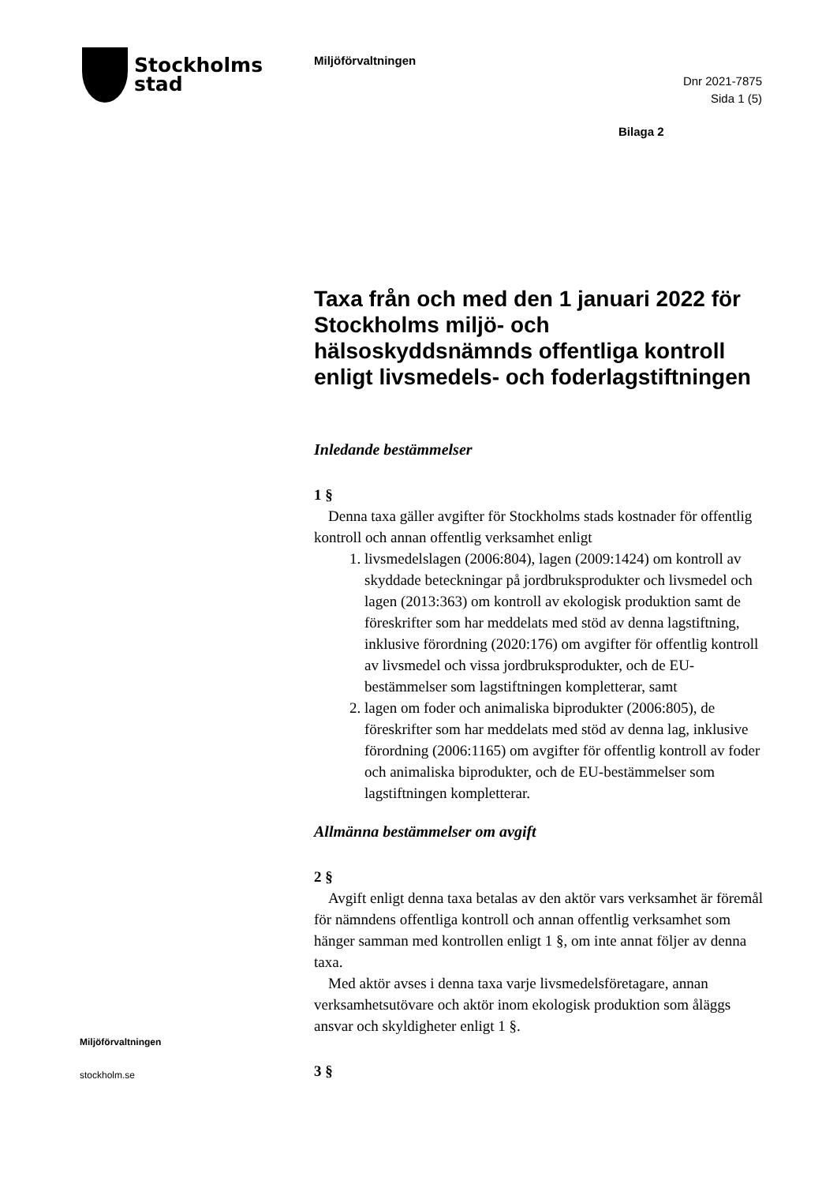Stockholms
stad
Miljöförvaltningen
Dnr 2021-7875
Sida 1 (5)
Bilaga 2
Taxa från och med den 1 januari 2022 för Stockholms miljö- och hälsoskyddsnämnds offentliga kontroll enligt livsmedels- och foderlagstiftningen
Inledande bestämmelser
1 §
Denna taxa gäller avgifter för Stockholms stads kostnader för offentlig kontroll och annan offentlig verksamhet enligt
1. livsmedelslagen (2006:804), lagen (2009:1424) om kontroll av skyddade beteckningar på jordbruksprodukter och livsmedel och lagen (2013:363) om kontroll av ekologisk produktion samt de föreskrifter som har meddelats med stöd av denna lagstiftning, inklusive förordning (2020:176) om avgifter för offentlig kontroll av livsmedel och vissa jordbruksprodukter, och de EU-bestämmelser som lagstiftningen kompletterar, samt
2. lagen om foder och animaliska biprodukter (2006:805), de föreskrifter som har meddelats med stöd av denna lag, inklusive förordning (2006:1165) om avgifter för offentlig kontroll av foder och animaliska biprodukter, och de EU-bestämmelser som lagstiftningen kompletterar.
Allmänna bestämmelser om avgift
2 §
Avgift enligt denna taxa betalas av den aktör vars verksamhet är föremål för nämndens offentliga kontroll och annan offentlig verksamhet som hänger samman med kontrollen enligt 1 §, om inte annat följer av denna taxa.
Med aktör avses i denna taxa varje livsmedelsföretagare, annan verksamhetsutövare och aktör inom ekologisk produktion som åläggs ansvar och skyldigheter enligt 1 §.
3 §
Miljöförvaltningen
stockholm.se